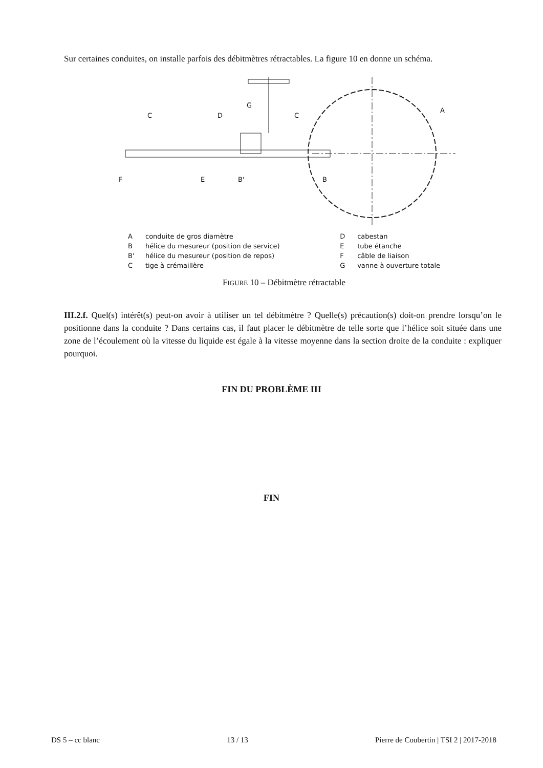Sur certaines conduites, on installe parfois des débitmètres rétractables. La figure 10 en donne un schéma.
C
D
G
C
A
F
E
B'
B
Aconduite de gros diamètre
Bhélice du mesureur (position de service)
B' hélice du mesureur (position de repos)
Ctige à crémaillère
Dcabestan
Etube étanche
Fcâble de liaison
Gvanne à ouverture totale
FIGURE 10 – Débitmètre rétractable
III.2.f. Quel(s) intérêt(s) peut-on avoir à utiliser un tel débitmètre ? Quelle(s) précaution(s) doit-on prendre lorsqu’on le positionne dans la conduite ? Dans certains cas, il faut placer le débitmètre de telle sorte que l’hélice soit située dans une zone de l’écoulement où la vitesse du liquide est égale à la vitesse moyenne dans la section droite de la conduite : expliquer pourquoi.
FIN DU PROBLÈME III
FIN
DS 5 – cc blanc 13 / 13 Pierre de Coubertin | TSI 2 | 2017-2018